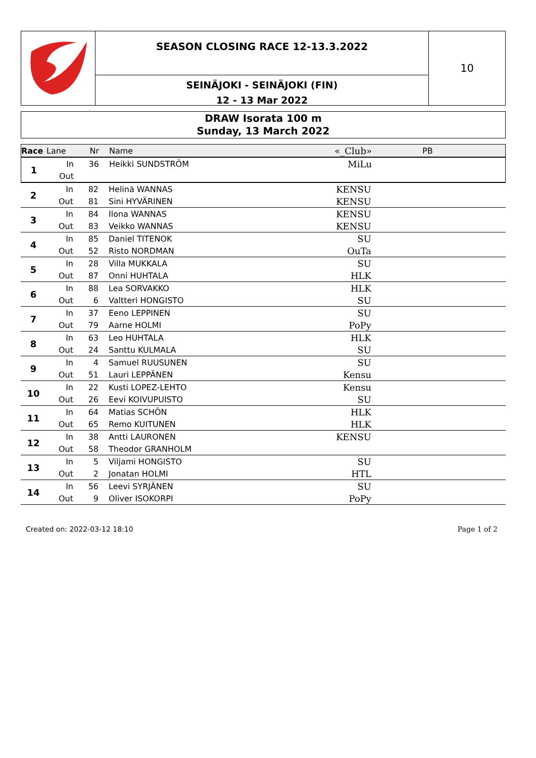SEASON CLOSING RACE 12-13.3.2022
SEINÄJOKI - SEINÄJOKI (FIN)
12 - 13 Mar 2022
10
DRAW Isorata 100 m
Sunday, 13 March 2022
| Race | Lane | Nr | Name | «_Club» | PB |
| 1 | In | 36 | Heikki SUNDSTRÖM | MiLu | |
| | Out | | | | |
| 2 | In | 82 | Helinä WANNAS | KENSU | |
| | Out | 81 | Sini HYVÄRINEN | KENSU | |
| 3 | In | 84 | Ilona WANNAS | KENSU | |
| | Out | 83 | Veikko WANNAS | KENSU | |
| 4 | In | 85 | Daniel TITENOK | SU | |
| | Out | 52 | Risto NORDMAN | OuTa | |
| 5 | In | 28 | Villa MUKKALA | SU | |
| | Out | 87 | Onni HUHTALA | HLK | |
| 6 | In | 88 | Lea SORVAKKO | HLK | |
| | Out | 6 | Valtteri HONGISTO | SU | |
| 7 | In | 37 | Eeno LEPPINEN | SU | |
| | Out | 79 | Aarne HOLMI | PoPy | |
| 8 | In | 63 | Leo HUHTALA | HLK | |
| | Out | 24 | Santtu KULMALA | SU | |
| 9 | In | 4 | Samuel RUUSUNEN | SU | |
| | Out | 51 | Lauri LEPPÄNEN | Kensu | |
| 10 | In | 22 | Kusti LOPEZ-LEHTO | Kensu | |
| | Out | 26 | Eevi KOIVUPUISTO | SU | |
| 11 | In | 64 | Matias SCHÖN | HLK | |
| | Out | 65 | Remo KUITUNEN | HLK | |
| 12 | In | 38 | Antti LAURONEN | KENSU | |
| | Out | 58 | Theodor GRANHOLM | | |
| 13 | In | 5 | Viljami HONGISTO | SU | |
| | Out | 2 | Jonatan HOLMI | HTL | |
| 14 | In | 56 | Leevi SYRJÄNEN | SU | |
| | Out | 9 | Oliver ISOKORPI | PoPy | |
Created on: 2022-03-12 18:10 Page 1 of 2